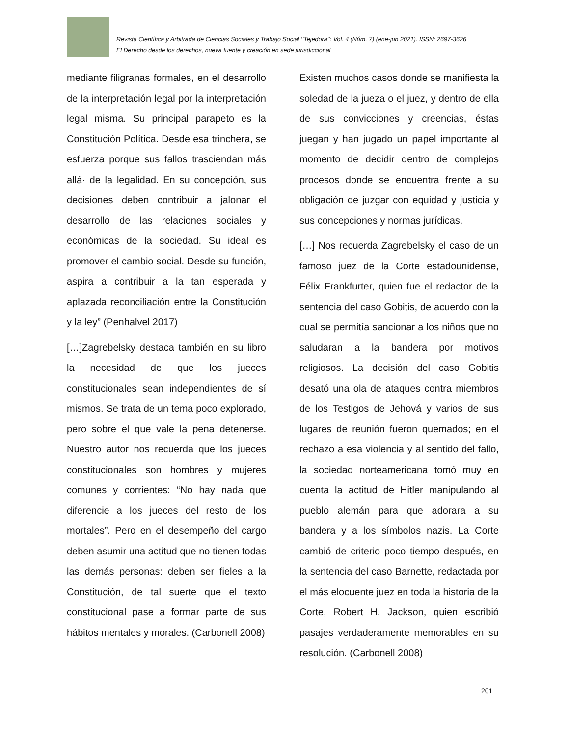Revista Científica y Arbitrada de Ciencias Sociales y Trabajo Social ‘’Tejedora’’: Vol. 4 (Núm. 7) (ene-jun 2021). ISSN: 2697-3626
El Derecho desde los derechos, nueva fuente y creación en sede jurisdiccional
mediante filigranas formales, en el desarrollo de la interpretación legal por la interpretación legal misma. Su principal parapeto es la Constitución Política. Desde esa trinchera, se esfuerza porque sus fallos trasciendan más allá· de la legalidad. En su concepción, sus decisiones deben contribuir a jalonar el desarrollo de las relaciones sociales y económicas de la sociedad. Su ideal es promover el cambio social. Desde su función, aspira a contribuir a la tan esperada y aplazada reconciliación entre la Constitución y la ley” (Penhalvel 2017)
[…]Zagrebelsky destaca también en su libro la necesidad de que los jueces constitucionales sean independientes de sí mismos. Se trata de un tema poco explorado, pero sobre el que vale la pena detenerse. Nuestro autor nos recuerda que los jueces constitucionales son hombres y mujeres comunes y corrientes: “No hay nada que diferencie a los jueces del resto de los mortales”. Pero en el desempeño del cargo deben asumir una actitud que no tienen todas las demás personas: deben ser fieles a la Constitución, de tal suerte que el texto constitucional pase a formar parte de sus hábitos mentales y morales. (Carbonell 2008)
Existen muchos casos donde se manifiesta la soledad de la jueza o el juez, y dentro de ella de sus convicciones y creencias, éstas juegan y han jugado un papel importante al momento de decidir dentro de complejos procesos donde se encuentra frente a su obligación de juzgar con equidad y justicia y sus concepciones y normas jurídicas.
[…] Nos recuerda Zagrebelsky el caso de un famoso juez de la Corte estadounidense, Félix Frankfurter, quien fue el redactor de la sentencia del caso Gobitis, de acuerdo con la cual se permitía sancionar a los niños que no saludaran a la bandera por motivos religiosos. La decisión del caso Gobitis desató una ola de ataques contra miembros de los Testigos de Jehová y varios de sus lugares de reunión fueron quemados; en el rechazo a esa violencia y al sentido del fallo, la sociedad norteamericana tomó muy en cuenta la actitud de Hitler manipulando al pueblo alemán para que adorara a su bandera y a los símbolos nazis. La Corte cambió de criterio poco tiempo después, en la sentencia del caso Barnette, redactada por el más elocuente juez en toda la historia de la Corte, Robert H. Jackson, quien escribió pasajes verdaderamente memorables en su resolución. (Carbonell 2008)
201